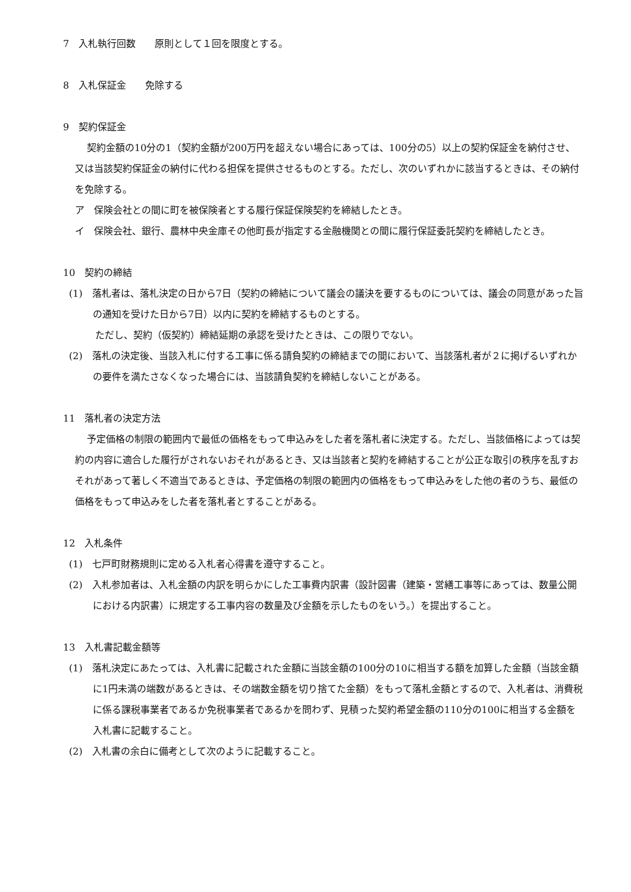7　入札執行回数　　原則として１回を限度とする。
8　入札保証金　　免除する
9　契約保証金
契約金額の10分の1（契約金額が200万円を超えない場合にあっては、100分の5）以上の契約保証金を納付させ、又は当該契約保証金の納付に代わる担保を提供させるものとする。ただし、次のいずれかに該当するときは、その納付を免除する。
ア　保険会社との間に町を被保険者とする履行保証保険契約を締結したとき。
イ　保険会社、銀行、農林中央金庫その他町長が指定する金融機関との間に履行保証委託契約を締結したとき。
10　契約の締結
(1)　落札者は、落札決定の日から7日（契約の締結について議会の議決を要するものについては、議会の同意があった旨の通知を受けた日から7日）以内に契約を締結するものとする。
ただし、契約（仮契約）締結延期の承認を受けたときは、この限りでない。
(2)　落札の決定後、当該入札に付する工事に係る請負契約の締結までの間において、当該落札者が２に掲げるいずれかの要件を満たさなくなった場合には、当該請負契約を締結しないことがある。
11　落札者の決定方法
予定価格の制限の範囲内で最低の価格をもって申込みをした者を落札者に決定する。ただし、当該価格によっては契約の内容に適合した履行がされないおそれがあるとき、又は当該者と契約を締結することが公正な取引の秩序を乱すおそれがあって著しく不適当であるときは、予定価格の制限の範囲内の価格をもって申込みをした他の者のうち、最低の価格をもって申込みをした者を落札者とすることがある。
12　入札条件
(1)　七戸町財務規則に定める入札者心得書を遵守すること。
(2)　入札参加者は、入札金額の内訳を明らかにした工事費内訳書（設計図書（建築・営繕工事等にあっては、数量公開における内訳書）に規定する工事内容の数量及び金額を示したものをいう。）を提出すること。
13　入札書記載金額等
(1)　落札決定にあたっては、入札書に記載された金額に当該金額の100分の10に相当する額を加算した金額（当該金額に1円未満の端数があるときは、その端数金額を切り捨てた金額）をもって落札金額とするので、入札者は、消費税に係る課税事業者であるか免税事業者であるかを問わず、見積った契約希望金額の110分の100に相当する金額を入札書に記載すること。
(2)　入札書の余白に備考として次のように記載すること。